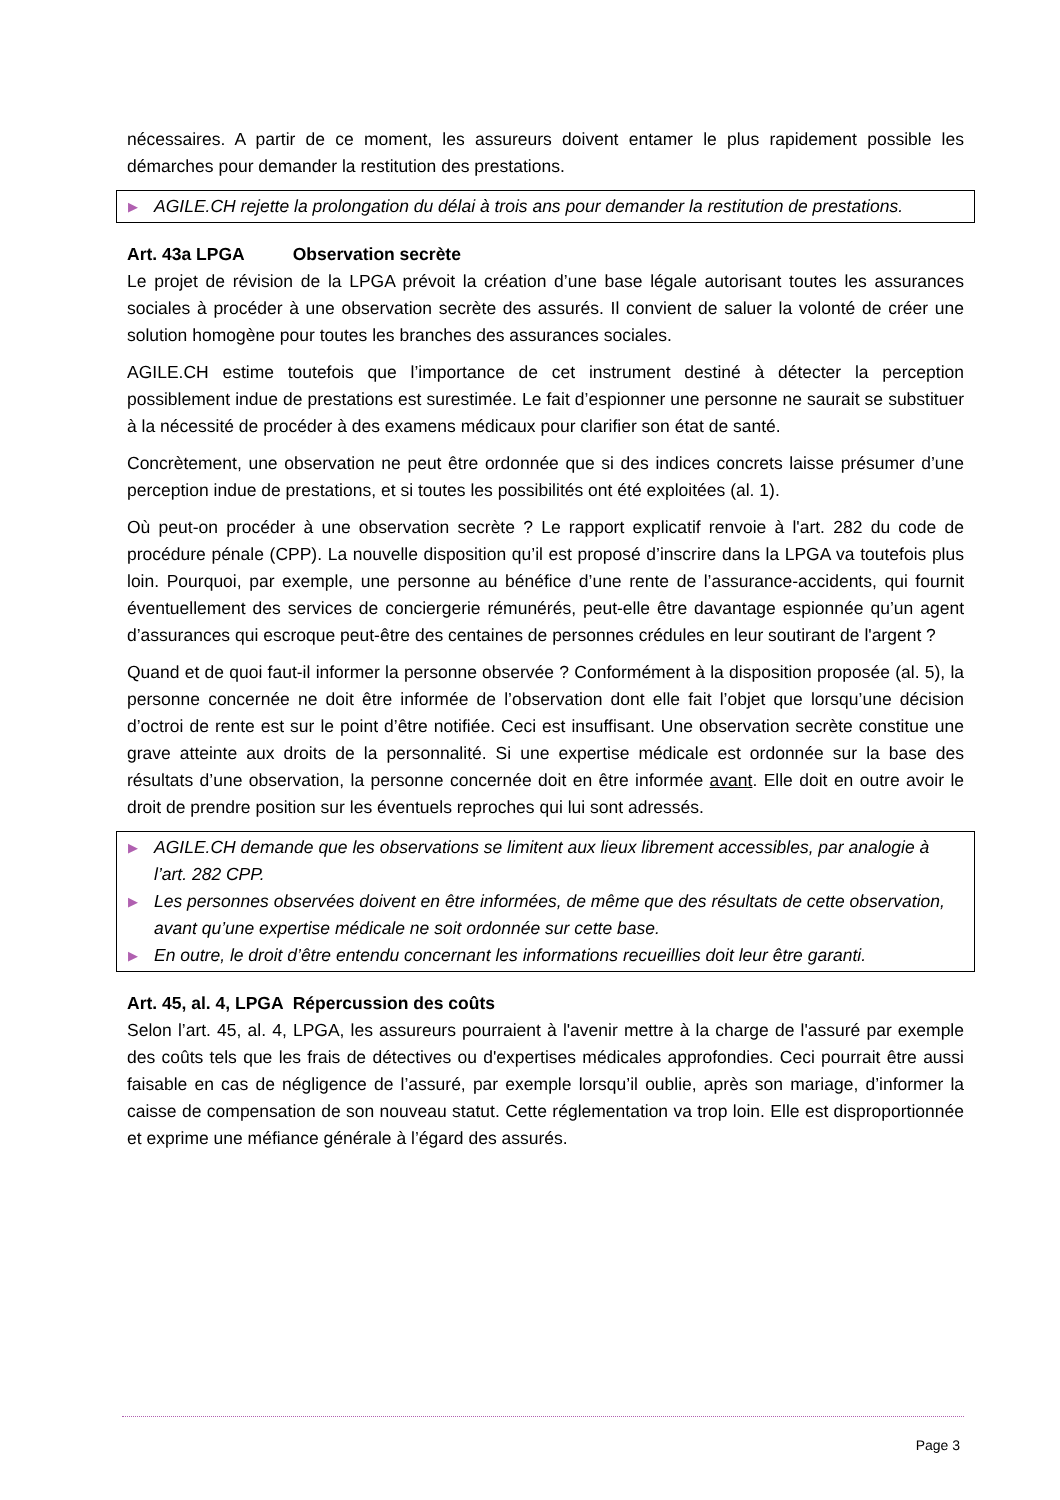nécessaires. A partir de ce moment, les assureurs doivent entamer le plus rapidement possible les démarches pour demander la restitution des prestations.
▶ AGILE.CH rejette la prolongation du délai à trois ans pour demander la restitution de prestations.
Art. 43a LPGA Observation secrète
Le projet de révision de la LPGA prévoit la création d’une base légale autorisant toutes les assurances sociales à procéder à une observation secrète des assurés. Il convient de saluer la volonté de créer une solution homogène pour toutes les branches des assurances sociales.
AGILE.CH estime toutefois que l’importance de cet instrument destiné à détecter la perception possiblement indue de prestations est surestimée. Le fait d’espionner une personne ne saurait se substituer à la nécessité de procéder à des examens médicaux pour clarifier son état de santé.
Concrètement, une observation ne peut être ordonnée que si des indices concrets laisse présumer d’une perception indue de prestations, et si toutes les possibilités ont été exploitées (al. 1).
Où peut-on procéder à une observation secrète ? Le rapport explicatif renvoie à l'art. 282 du code de procédure pénale (CPP). La nouvelle disposition qu’il est proposé d’inscrire dans la LPGA va toutefois plus loin. Pourquoi, par exemple, une personne au bénéfice d’une rente de l’assurance-accidents, qui fournit éventuellement des services de conciergerie rémunérés, peut-elle être davantage espionnée qu’un agent d’assurances qui escroque peut-être des centaines de personnes crédules en leur soutirant de l'argent ?
Quand et de quoi faut-il informer la personne observée ? Conformément à la disposition proposée (al. 5), la personne concernée ne doit être informée de l’observation dont elle fait l’objet que lorsqu’une décision d’octroi de rente est sur le point d’être notifiée. Ceci est insuffisant. Une observation secrète constitue une grave atteinte aux droits de la personnalité. Si une expertise médicale est ordonnée sur la base des résultats d’une observation, la personne concernée doit en être informée avant. Elle doit en outre avoir le droit de prendre position sur les éventuels reproches qui lui sont adressés.
▶ AGILE.CH demande que les observations se limitent aux lieux librement accessibles, par analogie à l’art. 282 CPP.
▶ Les personnes observées doivent en être informées, de même que des résultats de cette observation, avant qu’une expertise médicale ne soit ordonnée sur cette base.
▶ En outre, le droit d’être entendu concernant les informations recueillies doit leur être garanti.
Art. 45, al. 4, LPGA Répercussion des coûts
Selon l’art. 45, al. 4, LPGA, les assureurs pourraient à l'avenir mettre à la charge de l'assuré par exemple des coûts tels que les frais de détectives ou d'expertises médicales approfondies. Ceci pourrait être aussi faisable en cas de négligence de l’assuré, par exemple lorsqu’il oublie, après son mariage, d’informer la caisse de compensation de son nouveau statut. Cette réglementation va trop loin. Elle est disproportionnée et exprime une méfiance générale à l’égard des assurés.
Page 3